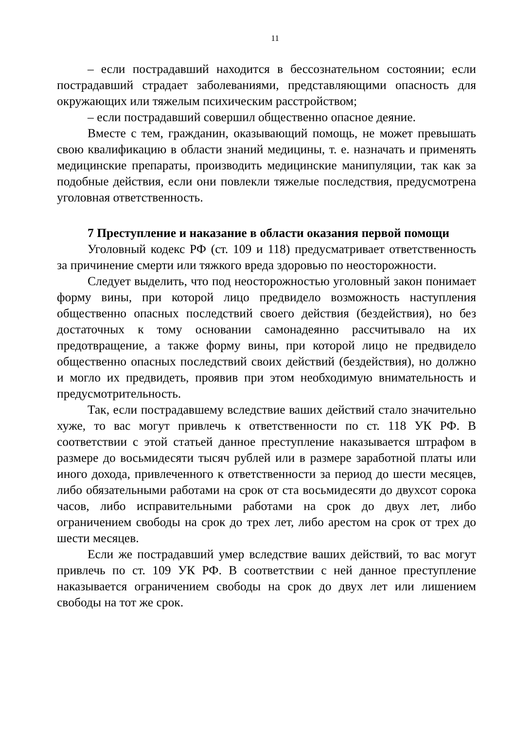11
– если пострадавший находится в бессознательном состоянии; если пострадавший страдает заболеваниями, представляющими опасность для окружающих или тяжелым психическим расстройством;
– если пострадавший совершил общественно опасное деяние.
Вместе с тем, гражданин, оказывающий помощь, не может превышать свою квалификацию в области знаний медицины, т. е. назначать и применять медицинские препараты, производить медицинские манипуляции, так как за подобные действия, если они повлекли тяжелые последствия, предусмотрена уголовная ответственность.
7 Преступление и наказание в области оказания первой помощи
Уголовный кодекс РФ (ст. 109 и 118) предусматривает ответственность за причинение смерти или тяжкого вреда здоровью по неосторожности.
Следует выделить, что под неосторожностью уголовный закон понимает форму вины, при которой лицо предвидело возможность наступления общественно опасных последствий своего действия (бездействия), но без достаточных к тому основании самонадеянно рассчитывало на их предотвращение, а также форму вины, при которой лицо не предвидело общественно опасных последствий своих действий (бездействия), но должно и могло их предвидеть, проявив при этом необходимую внимательность и предусмотрительность.
Так, если пострадавшему вследствие ваших действий стало значительно хуже, то вас могут привлечь к ответственности по ст. 118 УК РФ. В соответствии с этой статьей данное преступление наказывается штрафом в размере до восьмидесяти тысяч рублей или в размере заработной платы или иного дохода, привлеченного к ответственности за период до шести месяцев, либо обязательными работами на срок от ста восьмидесяти до двухсот сорока часов, либо исправительными работами на срок до двух лет, либо ограничением свободы на срок до трех лет, либо арестом на срок от трех до шести месяцев.
Если же пострадавший умер вследствие ваших действий, то вас могут привлечь по ст. 109 УК РФ. В соответствии с ней данное преступление наказывается ограничением свободы на срок до двух лет или лишением свободы на тот же срок.